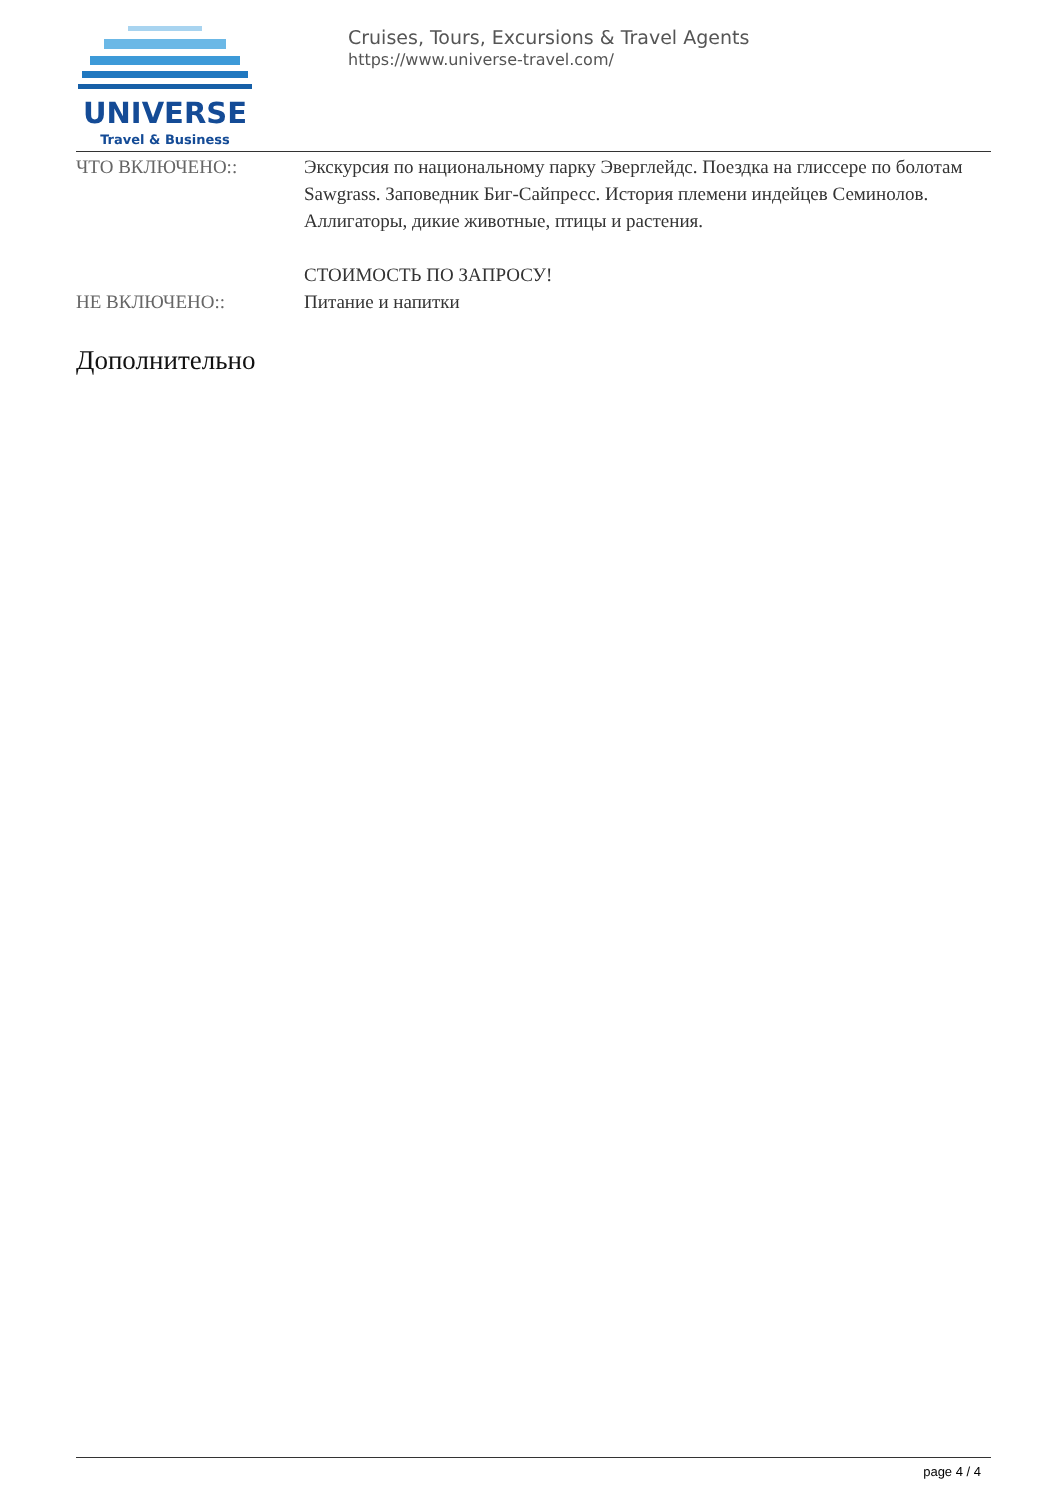UNIVERSE
Travel & Business
Cruises, Tours, Excursions & Travel Agents
https://www.universe-travel.com/
ЧТО ВКЛЮЧЕНО:: Экскурсия по национальному парку Эверглейдс. Поездка на глиссере по болотам Sawgrass. Заповедник Биг-Сайпресс. История племени индейцев Семинолов. Аллигаторы, дикие животные, птицы и растения.
СТОИМОСТЬ ПО ЗАПРОСУ!
НЕ ВКЛЮЧЕНО:: Питание и напитки
Дополнительно
page 4 / 4